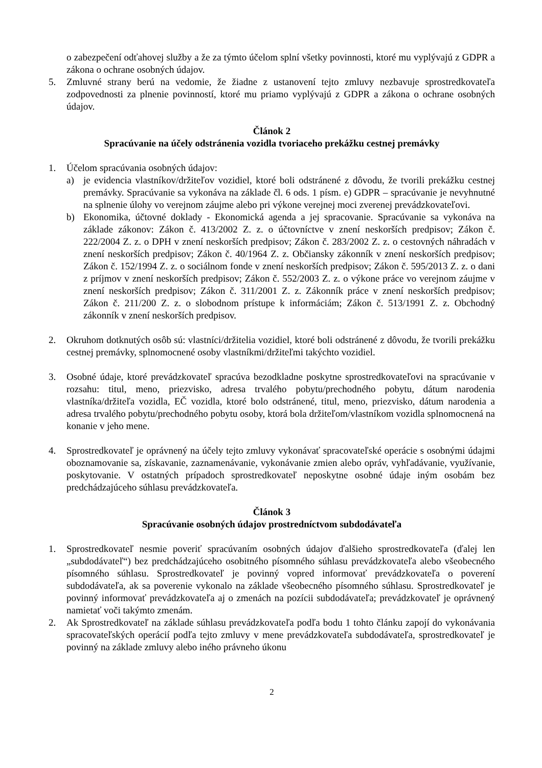o zabezpečení odťahovej služby a že za týmto účelom splní všetky povinnosti, ktoré mu vyplývajú z GDPR a zákona o ochrane osobných údajov.
5. Zmluvné strany berú na vedomie, že žiadne z ustanovení tejto zmluvy nezbavuje sprostredkovateľa zodpovednosti za plnenie povinností, ktoré mu priamo vyplývajú z GDPR a zákona o ochrane osobných údajov.
Článok 2
Spracúvanie na účely odstránenia vozidla tvoriaceho prekážku cestnej premávky
1. Účelom spracúvania osobných údajov:
a) je evidencia vlastníkov/držiteľov vozidiel, ktoré boli odstránené z dôvodu, že tvorili prekážku cestnej premávky. Spracúvanie sa vykonáva na základe čl. 6 ods. 1 písm. e) GDPR – spracúvanie je nevyhnutné na splnenie úlohy vo verejnom záujme alebo pri výkone verejnej moci zverenej prevádzkovateľovi.
b) Ekonomika, účtovné doklady - Ekonomická agenda a jej spracovanie. Spracúvanie sa vykonáva na základe zákonov: Zákon č. 413/2002 Z. z. o účtovníctve v znení neskorších predpisov; Zákon č. 222/2004 Z. z. o DPH v znení neskorších predpisov; Zákon č. 283/2002 Z. z. o cestovných náhradách v znení neskorších predpisov; Zákon č. 40/1964 Z. z. Občiansky zákonník v znení neskorších predpisov; Zákon č. 152/1994 Z. z. o sociálnom fonde v znení neskorších predpisov; Zákon č. 595/2013 Z. z. o dani z príjmov v znení neskorších predpisov; Zákon č. 552/2003 Z. z. o výkone práce vo verejnom záujme v znení neskorších predpisov; Zákon č. 311/2001 Z. z. Zákonník práce v znení neskorších predpisov; Zákon č. 211/200 Z. z. o slobodnom prístupe k informáciám; Zákon č. 513/1991 Z. z. Obchodný zákonník v znení neskorších predpisov.
2. Okruhom dotknutých osôb sú: vlastníci/držitelia vozidiel, ktoré boli odstránené z dôvodu, že tvorili prekážku cestnej premávky, splnomocnené osoby vlastníkmi/držiteľmi takýchto vozidiel.
3. Osobné údaje, ktoré prevádzkovateľ spracúva bezodkladne poskytne sprostredkovateľovi na spracúvanie v rozsahu: titul, meno, priezvisko, adresa trvalého pobytu/prechodného pobytu, dátum narodenia vlastníka/držiteľa vozidla, EČ vozidla, ktoré bolo odstránené, titul, meno, priezvisko, dátum narodenia a adresa trvalého pobytu/prechodného pobytu osoby, ktorá bola držiteľom/vlastníkom vozidla splnomocnená na konanie v jeho mene.
4. Sprostredkovateľ je oprávnený na účely tejto zmluvy vykonávať spracovateľské operácie s osobnými údajmi oboznamovanie sa, získavanie, zaznamenávanie, vykonávanie zmien alebo opráv, vyhľadávanie, využívanie, poskytovanie. V ostatných prípadoch sprostredkovateľ neposkytne osobné údaje iným osobám bez predchádzajúceho súhlasu prevádzkovateľa.
Článok 3
Spracúvanie osobných údajov prostredníctvom subdodávateľa
1. Sprostredkovateľ nesmie poveriť spracúvaním osobných údajov ďalšieho sprostredkovateľa (ďalej len „subdodávateľ“) bez predchádzajúceho osobitného písomného súhlasu prevádzkovateľa alebo všeobecného písomného súhlasu. Sprostredkovateľ je povinný vopred informovať prevádzkovateľa o poverení subdodávateľa, ak sa poverenie vykonalo na základe všeobecného písomného súhlasu. Sprostredkovateľ je povinný informovať prevádzkovateľa aj o zmenách na pozícii subdodávateľa; prevádzkovateľ je oprávnený namietať voči takýmto zmenám.
2. Ak Sprostredkovateľ na základe súhlasu prevádzkovateľa podľa bodu 1 tohto článku zapojí do vykonávania spracovateľských operácií podľa tejto zmluvy v mene prevádzkovateľa subdodávateľa, sprostredkovateľ je povinný na základe zmluvy alebo iného právneho úkonu
2